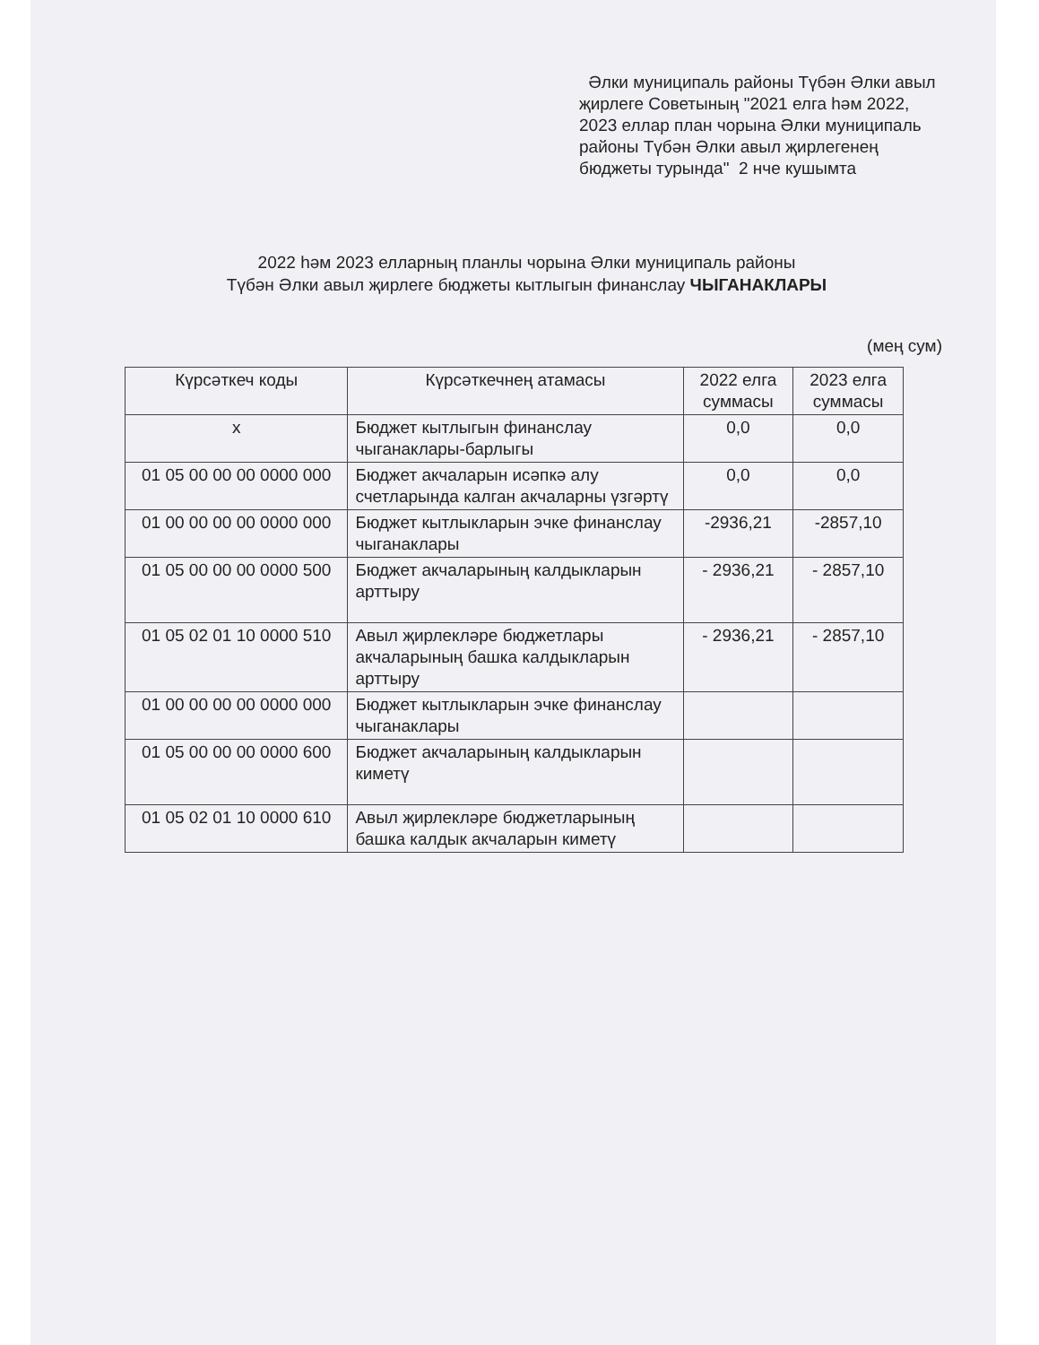Әлки муниципаль районы Түбән Әлки авыл җирлеге Советының "2021 елга һәм 2022, 2023 еллар план чорына Әлки муниципаль районы Түбән Әлки авыл җирлегенең бюджеты турында" 2 нче кушымта
2022 һәм 2023 елларның планлы чорына Әлки муниципаль районы
Түбән Әлки авыл җирлеге бюджеты кытлыгын финанслау ЧЫГАНАКЛАРЫ
(мең сум)
| Күрсәткеч коды | Күрсәткечнең атамасы | 2022 елга суммасы | 2023 елга суммасы |
| --- | --- | --- | --- |
| х | Бюджет кытлыгын финанслау чыганаклары-барлыгы | 0,0 | 0,0 |
| 01 05 00 00 00 0000 000 | Бюджет акчаларын исәпкә алу счетларында калган акчаларны үзгәртү | 0,0 | 0,0 |
| 01 00 00 00 00 0000 000 | Бюджет кытлыкларын эчке финанслау чыганаклары | -2936,21 | -2857,10 |
| 01 05 00 00 00 0000 500 | Бюджет акчаларының калдыкларын арттыру | - 2936,21 | - 2857,10 |
| 01 05 02 01 10 0000 510 | Авыл җирлекләре бюджетлары акчаларының башка калдыкларын арттыру | - 2936,21 | - 2857,10 |
| 01 00 00 00 00 0000 000 | Бюджет кытлыкларын эчке финанслау чыганаклары | | |
| 01 05 00 00 00 0000 600 | Бюджет акчаларының калдыкларын киметү | | |
| 01 05 02 01 10 0000 610 | Авыл җирлекләре бюджетларының башка калдык акчаларын киметү | | |